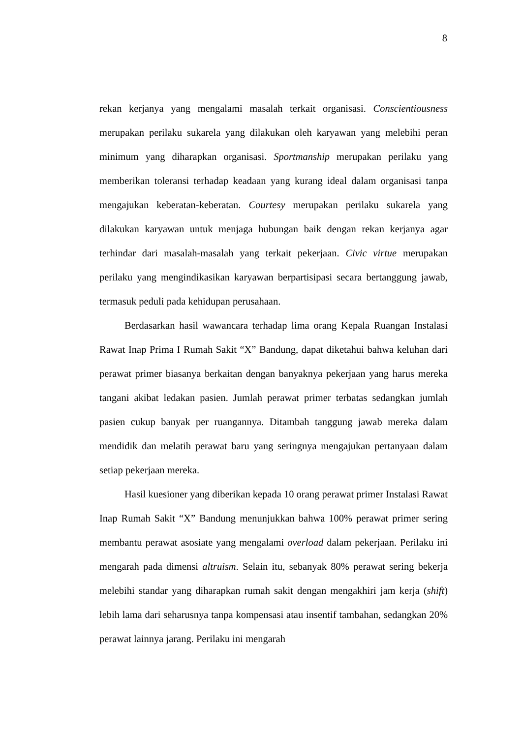8
rekan kerjanya yang mengalami masalah terkait organisasi. Conscientiousness merupakan perilaku sukarela yang dilakukan oleh karyawan yang melebihi peran minimum yang diharapkan organisasi. Sportmanship merupakan perilaku yang memberikan toleransi terhadap keadaan yang kurang ideal dalam organisasi tanpa mengajukan keberatan-keberatan. Courtesy merupakan perilaku sukarela yang dilakukan karyawan untuk menjaga hubungan baik dengan rekan kerjanya agar terhindar dari masalah-masalah yang terkait pekerjaan. Civic virtue merupakan perilaku yang mengindikasikan karyawan berpartisipasi secara bertanggung jawab, termasuk peduli pada kehidupan perusahaan.
Berdasarkan hasil wawancara terhadap lima orang Kepala Ruangan Instalasi Rawat Inap Prima I Rumah Sakit “X” Bandung, dapat diketahui bahwa keluhan dari perawat primer biasanya berkaitan dengan banyaknya pekerjaan yang harus mereka tangani akibat ledakan pasien. Jumlah perawat primer terbatas sedangkan jumlah pasien cukup banyak per ruangannya. Ditambah tanggung jawab mereka dalam mendidik dan melatih perawat baru yang seringnya mengajukan pertanyaan dalam setiap pekerjaan mereka.
Hasil kuesioner yang diberikan kepada 10 orang perawat primer Instalasi Rawat Inap Rumah Sakit “X” Bandung menunjukkan bahwa 100% perawat primer sering membantu perawat asosiate yang mengalami overload dalam pekerjaan. Perilaku ini mengarah pada dimensi altruism. Selain itu, sebanyak 80% perawat sering bekerja melebihi standar yang diharapkan rumah sakit dengan mengakhiri jam kerja (shift) lebih lama dari seharusnya tanpa kompensasi atau insentif tambahan, sedangkan 20% perawat lainnya jarang. Perilaku ini mengarah